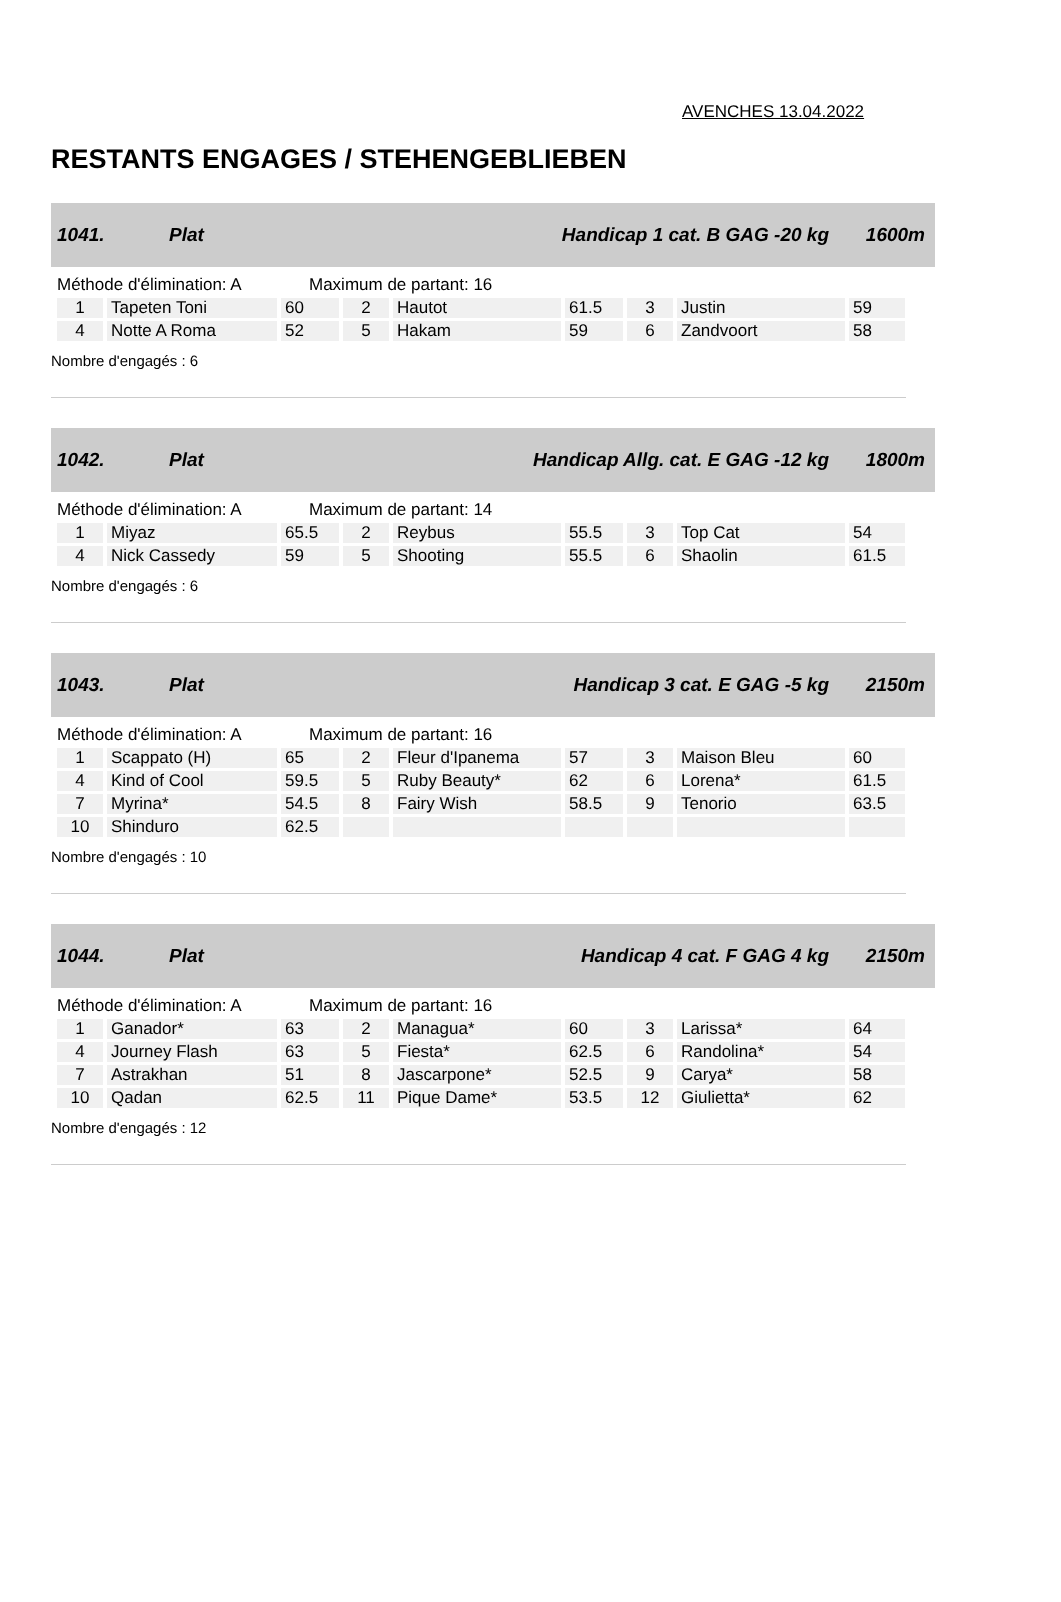AVENCHES 13.04.2022
RESTANTS ENGAGES / STEHENGEBLIEBEN
1041. Plat Handicap 1 cat. B GAG -20 kg 1600m
Méthode d'élimination: A Maximum de partant: 16
| 1 | Tapeten Toni | 60 | 2 | Hautot | 61.5 | 3 | Justin | 59 |
| 4 | Notte A Roma | 52 | 5 | Hakam | 59 | 6 | Zandvoort | 58 |
Nombre d'engagés : 6
1042. Plat Handicap Allg. cat. E GAG -12 kg 1800m
Méthode d'élimination: A Maximum de partant: 14
| 1 | Miyaz | 65.5 | 2 | Reybus | 55.5 | 3 | Top Cat | 54 |
| 4 | Nick Cassedy | 59 | 5 | Shooting | 55.5 | 6 | Shaolin | 61.5 |
Nombre d'engagés : 6
1043. Plat Handicap 3 cat. E GAG -5 kg 2150m
Méthode d'élimination: A Maximum de partant: 16
| 1 | Scappato (H) | 65 | 2 | Fleur d'Ipanema | 57 | 3 | Maison Bleu | 60 |
| 4 | Kind of Cool | 59.5 | 5 | Ruby Beauty* | 62 | 6 | Lorena* | 61.5 |
| 7 | Myrina* | 54.5 | 8 | Fairy Wish | 58.5 | 9 | Tenorio | 63.5 |
| 10 | Shinduro | 62.5 | | | | | | |
Nombre d'engagés : 10
1044. Plat Handicap 4 cat. F GAG 4 kg 2150m
Méthode d'élimination: A Maximum de partant: 16
| 1 | Ganador* | 63 | 2 | Managua* | 60 | 3 | Larissa* | 64 |
| 4 | Journey Flash | 63 | 5 | Fiesta* | 62.5 | 6 | Randolina* | 54 |
| 7 | Astrakhan | 51 | 8 | Jascarpone* | 52.5 | 9 | Carya* | 58 |
| 10 | Qadan | 62.5 | 11 | Pique Dame* | 53.5 | 12 | Giulietta* | 62 |
Nombre d'engagés : 12